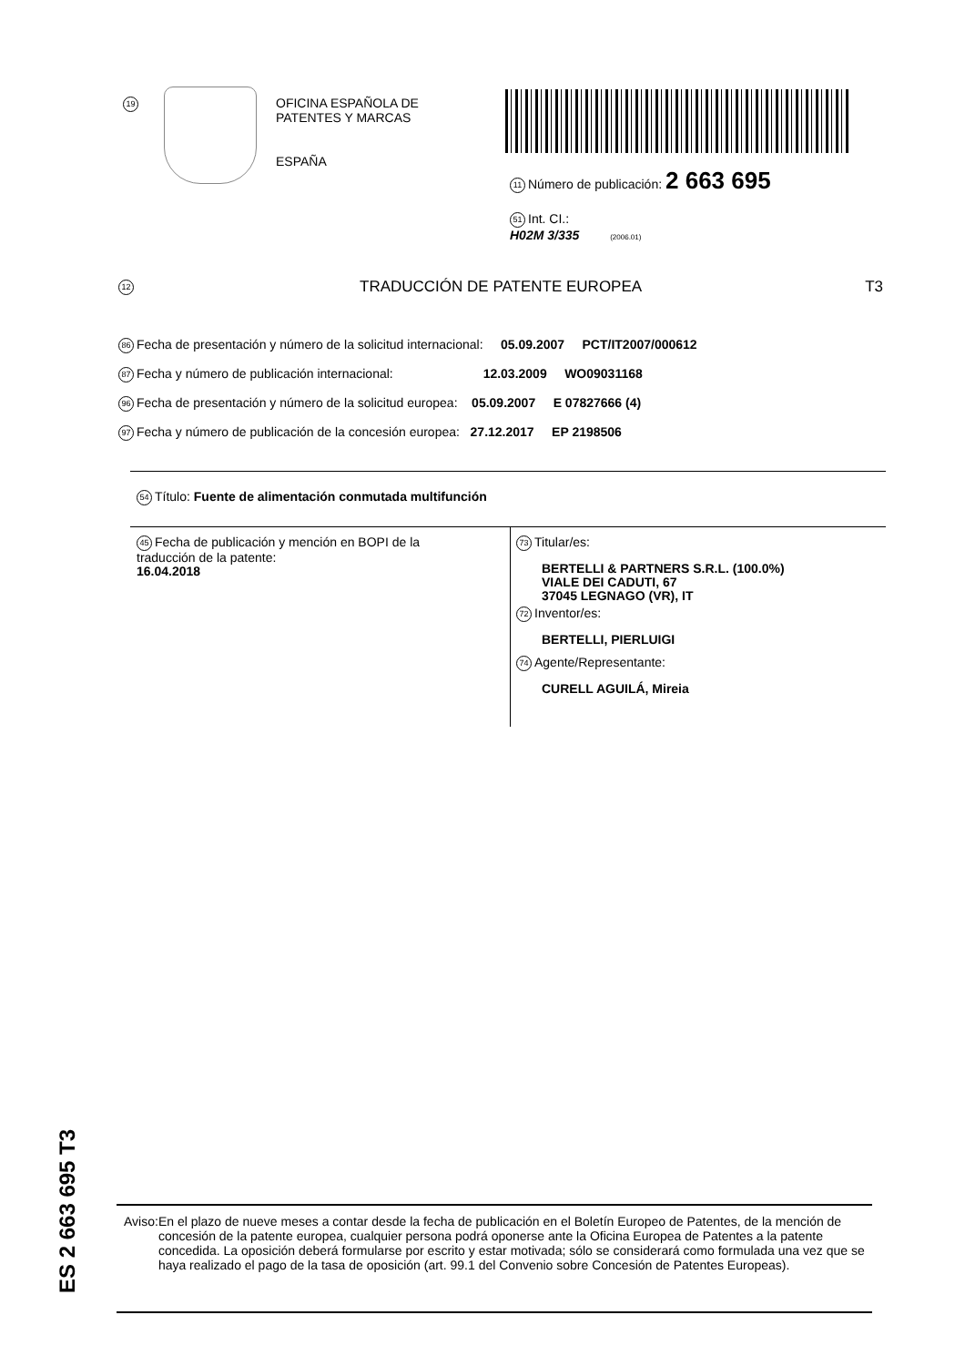19
OFICINA ESPAÑOLA DE
PATENTES Y MARCAS
ESPAÑA
11 Número de publicación: 2 663 695
51 Int. CI.:
H02M 3/335 (2006.01)
12 TRADUCCIÓN DE PATENTE EUROPEA T3
86 Fecha de presentación y número de la solicitud internacional: 05.09.2007 PCT/IT2007/000612
87 Fecha y número de publicación internacional: 12.03.2009 WO09031168
96 Fecha de presentación y número de la solicitud europea: 05.09.2007 E 07827666 (4)
97 Fecha y número de publicación de la concesión europea: 27.12.2017 EP 2198506
54 Título: Fuente de alimentación conmutada multifunción
45 Fecha de publicación y mención en BOPI de la
traducción de la patente:
16.04.2018
73 Titular/es:
BERTELLI & PARTNERS S.R.L. (100.0%)
VIALE DEI CADUTI, 67
37045 LEGNAGO (VR), IT
72 Inventor/es:
BERTELLI, PIERLUIGI
74 Agente/Representante:
CURELL AGUILÁ, Mireia
ES 2 663 695 T3
Aviso: En el plazo de nueve meses a contar desde la fecha de publicación en el Boletín Europeo de Patentes, de la mención de concesión de la patente europea, cualquier persona podrá oponerse ante la Oficina Europea de Patentes a la patente concedida. La oposición deberá formularse por escrito y estar motivada; sólo se considerará como formulada una vez que se haya realizado el pago de la tasa de oposición (art. 99.1 del Convenio sobre Concesión de Patentes Europeas).